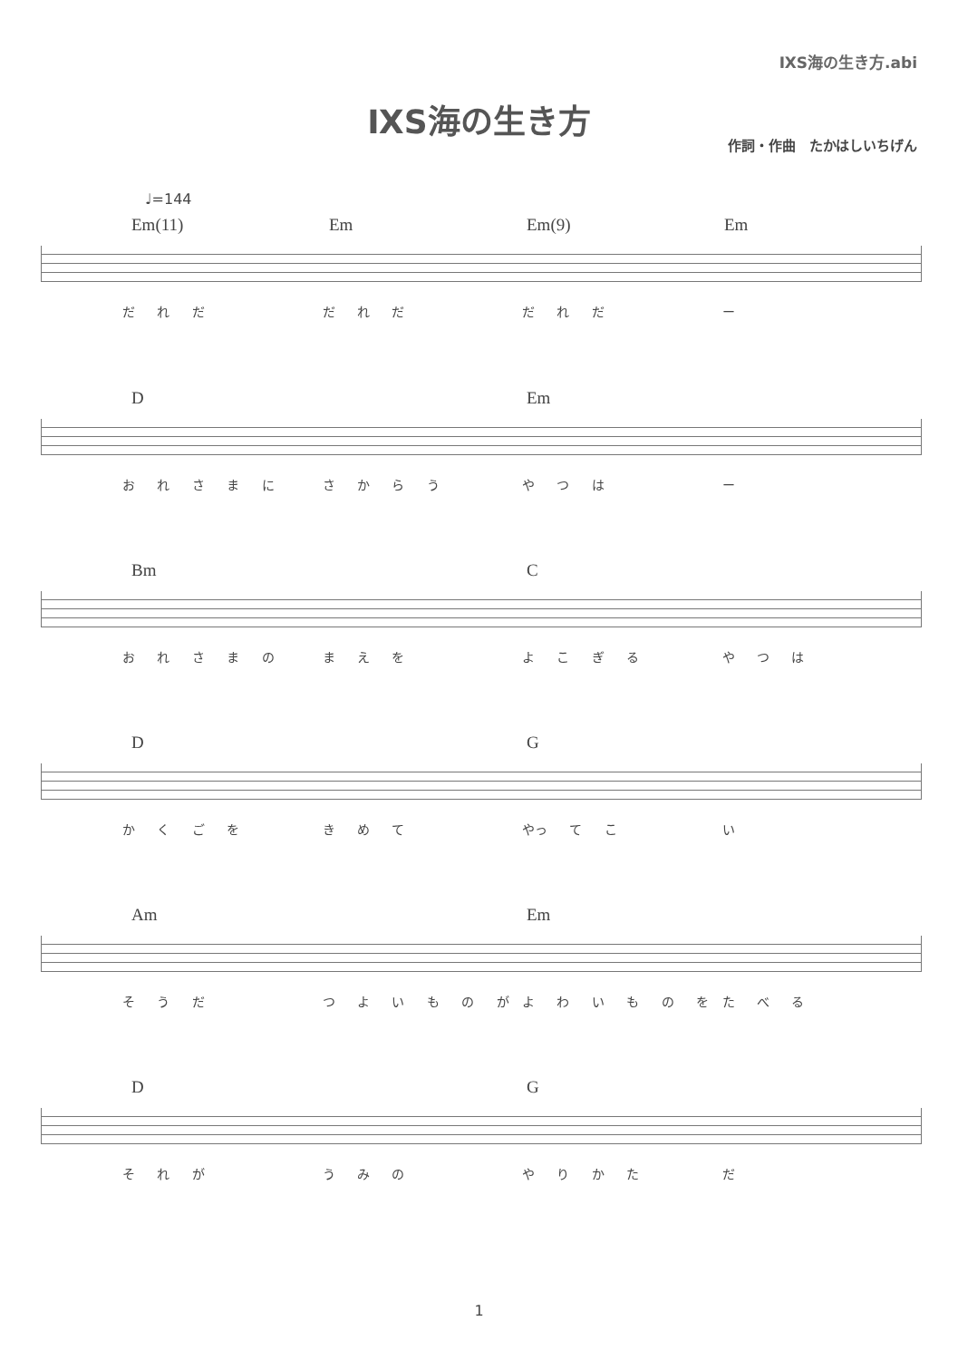ⅨS海の生き方.abi
ⅨS海の生き方
作詞・作曲　たかはしいちげん
♩=144
Em(11) Em Em(9) Em
だ れ だ だ れ だ だ れ だ ー
D Em
お れ さ ま に さ か ら う や つ は ー
Bm C
お れ さ ま の ま え を よ こ ぎ る や つ は
D G
か く ご を き め て やっ て こ い
Am Em
そ う だ つ よ い も の が よ わ い も の を た べ る
D G
そ れ が う み の や り か た だ
1